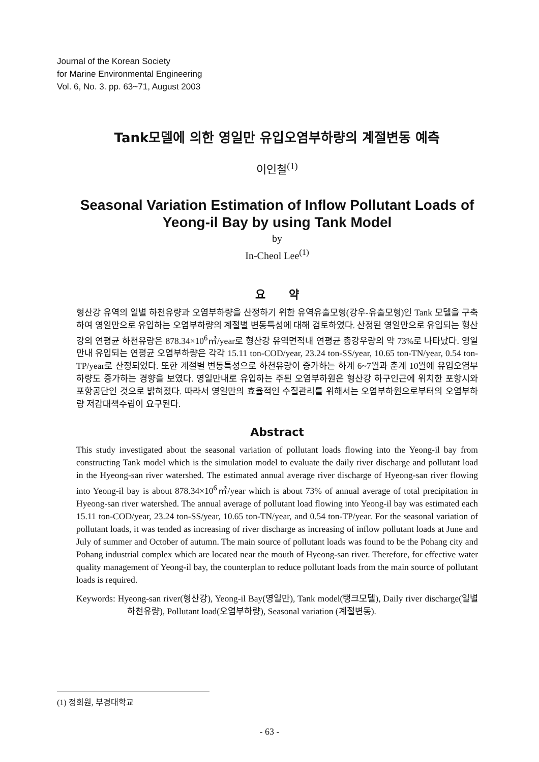Journal of the Korean Society
for Marine Environmental Engineering
Vol. 6, No. 3. pp. 63~71, August 2003
Tank모델에 의한 영일만 유입오염부하량의 계절변동 예측
이인철<sup>(1)</sup>
Seasonal Variation Estimation of Inflow Pollutant Loads of Yeong-il Bay by using Tank Model
by
In-Cheol Lee<sup>(1)</sup>
요 약
형산강 유역의 일별 하천유량과 오염부하량을 산정하기 위한 유역유출모형(강우-유출모형)인 Tank 모델을 구축하여 영일만으로 유입하는 오염부하량의 계절별 변동특성에 대해 검토하였다. 산정된 영일만으로 유입되는 형산강의 연평균 하천유량은 878.34×10<sup>6</sup>㎥/year로 형산강 유역면적내 연평균 총강우량의 약 73%로 나타났다. 영일만내 유입되는 연평균 오염부하량은 각각 15.11 ton-COD/year, 23.24 ton-SS/year, 10.65 ton-TN/year, 0.54 ton-TP/year로 산정되었다. 또한 계절별 변동특성으로 하천유량이 증가하는 하계 6~7월과 춘계 10월에 유입오염부하량도 증가하는 경향을 보였다. 영일만내로 유입하는 주된 오염부하원은 형산강 하구인근에 위치한 포항시와 포항공단인 것으로 밝혀졌다. 따라서 영일만의 효율적인 수질관리를 위해서는 오염부하원으로부터의 오염부하량 저감대책수립이 요구된다.
Abstract
This study investigated about the seasonal variation of pollutant loads flowing into the Yeong-il bay from constructing Tank model which is the simulation model to evaluate the daily river discharge and pollutant load in the Hyeong-san river watershed. The estimated annual average river discharge of Hyeong-san river flowing into Yeong-il bay is about 878.34×10<sup>6</sup>㎥/year which is about 73% of annual average of total precipitation in Hyeong-san river watershed. The annual average of pollutant load flowing into Yeong-il bay was estimated each 15.11 ton-COD/year, 23.24 ton-SS/year, 10.65 ton-TN/year, and 0.54 ton-TP/year. For the seasonal variation of pollutant loads, it was tended as increasing of river discharge as increasing of inflow pollutant loads at June and July of summer and October of autumn. The main source of pollutant loads was found to be the Pohang city and Pohang industrial complex which are located near the mouth of Hyeong-san river. Therefore, for effective water quality management of Yeong-il bay, the counterplan to reduce pollutant loads from the main source of pollutant loads is required.
Keywords: Hyeong-san river(형산강), Yeong-il Bay(영일만), Tank model(탱크모델), Daily river discharge(일별하천유량), Pollutant load(오염부하량), Seasonal variation (계절변동).
(1) 정회원, 부경대학교
- 63 -